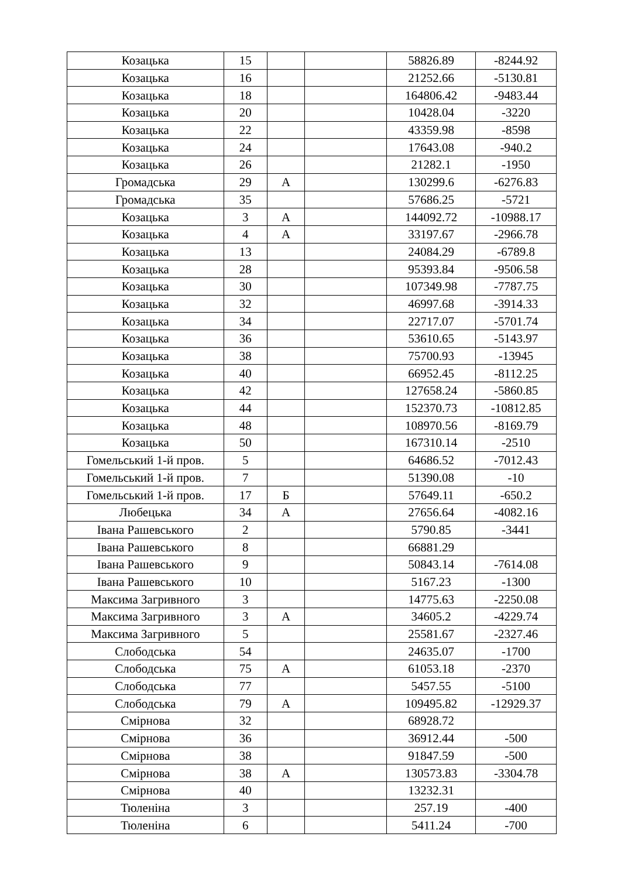| Козацька | 15 | | | 58826.89 | -8244.92 |
| Козацька | 16 | | | 21252.66 | -5130.81 |
| Козацька | 18 | | | 164806.42 | -9483.44 |
| Козацька | 20 | | | 10428.04 | -3220 |
| Козацька | 22 | | | 43359.98 | -8598 |
| Козацька | 24 | | | 17643.08 | -940.2 |
| Козацька | 26 | | | 21282.1 | -1950 |
| Громадська | 29 | А | | 130299.6 | -6276.83 |
| Громадська | 35 | | | 57686.25 | -5721 |
| Козацька | 3 | А | | 144092.72 | -10988.17 |
| Козацька | 4 | А | | 33197.67 | -2966.78 |
| Козацька | 13 | | | 24084.29 | -6789.8 |
| Козацька | 28 | | | 95393.84 | -9506.58 |
| Козацька | 30 | | | 107349.98 | -7787.75 |
| Козацька | 32 | | | 46997.68 | -3914.33 |
| Козацька | 34 | | | 22717.07 | -5701.74 |
| Козацька | 36 | | | 53610.65 | -5143.97 |
| Козацька | 38 | | | 75700.93 | -13945 |
| Козацька | 40 | | | 66952.45 | -8112.25 |
| Козацька | 42 | | | 127658.24 | -5860.85 |
| Козацька | 44 | | | 152370.73 | -10812.85 |
| Козацька | 48 | | | 108970.56 | -8169.79 |
| Козацька | 50 | | | 167310.14 | -2510 |
| Гомельський 1-й пров. | 5 | | | 64686.52 | -7012.43 |
| Гомельський 1-й пров. | 7 | | | 51390.08 | -10 |
| Гомельський 1-й пров. | 17 | Б | | 57649.11 | -650.2 |
| Любецька | 34 | А | | 27656.64 | -4082.16 |
| Івана Рашевського | 2 | | | 5790.85 | -3441 |
| Івана Рашевського | 8 | | | 66881.29 | |
| Івана Рашевського | 9 | | | 50843.14 | -7614.08 |
| Івана Рашевського | 10 | | | 5167.23 | -1300 |
| Максима Загривного | 3 | | | 14775.63 | -2250.08 |
| Максима Загривного | 3 | А | | 34605.2 | -4229.74 |
| Максима Загривного | 5 | | | 25581.67 | -2327.46 |
| Слободська | 54 | | | 24635.07 | -1700 |
| Слободська | 75 | А | | 61053.18 | -2370 |
| Слободська | 77 | | | 5457.55 | -5100 |
| Слободська | 79 | А | | 109495.82 | -12929.37 |
| Смірнова | 32 | | | 68928.72 | |
| Смірнова | 36 | | | 36912.44 | -500 |
| Смірнова | 38 | | | 91847.59 | -500 |
| Смірнова | 38 | А | | 130573.83 | -3304.78 |
| Смірнова | 40 | | | 13232.31 | |
| Тюленіна | 3 | | | 257.19 | -400 |
| Тюленіна | 6 | | | 5411.24 | -700 |